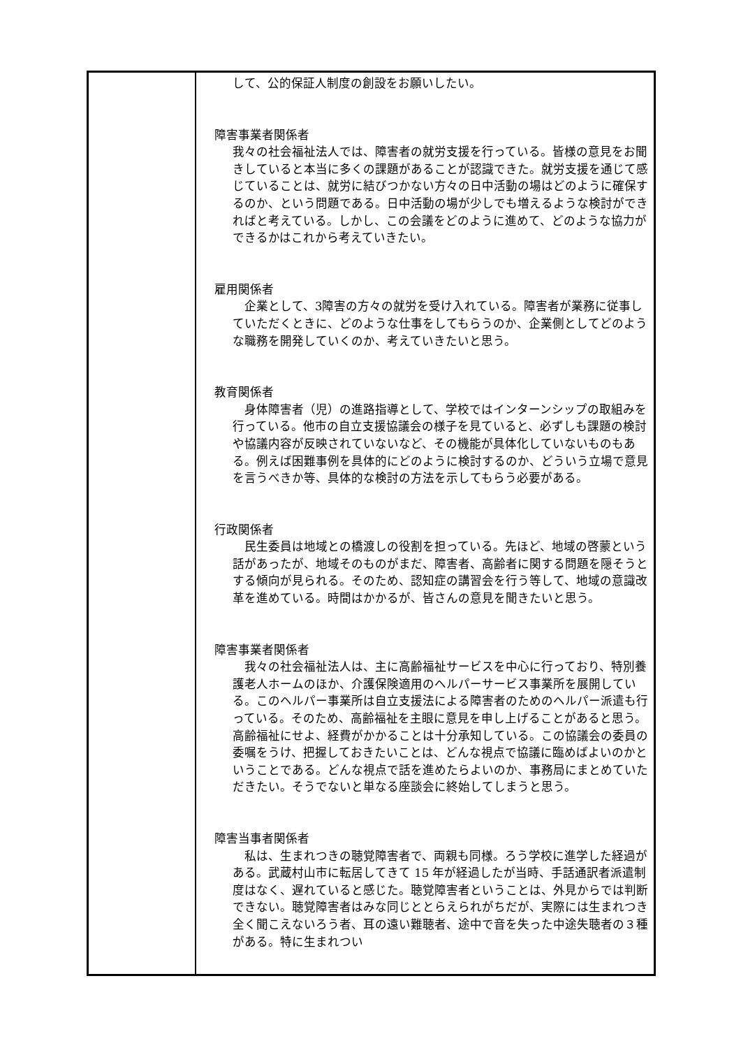| | して、公的保証人制度の創設をお願いしたい。 障害事業者関係者 我々の社会福祉法人では、障害者の就労支援を行っている。皆様の意見をお聞きしていると本当に多くの課題があることが認識できた。就労支援を通じて感じていることは、就労に結びつかない方々の日中活動の場はどのように確保するのか、という問題である。日中活動の場が少しでも増えるような検討ができればと考えている。しかし、この会議をどのように進めて、どのような協力ができるかはこれから考えていきたい。 雇用関係者 企業として、3障害の方々の就労を受け入れている。障害者が業務に従事していただくときに、どのような仕事をしてもらうのか、企業側としてどのような職務を開発していくのか、考えていきたいと思う。 教育関係者 身体障害者（児）の進路指導として、学校ではインターンシップの取組みを行っている。他市の自立支援協議会の様子を見ていると、必ずしも課題の検討や協議内容が反映されていないなど、その機能が具体化していないものもある。例えば困難事例を具体的にどのように検討するのか、どういう立場で意見を言うべきか等、具体的な検討の方法を示してもらう必要がある。 行政関係者 民生委員は地域との橋渡しの役割を担っている。先ほど、地域の啓蒙という話があったが、地域そのものがまだ、障害者、高齢者に関する問題を隠そうとする傾向が見られる。そのため、認知症の講習会を行う等して、地域の意識改革を進めている。時間はかかるが、皆さんの意見を聞きたいと思う。 障害事業者関係者 我々の社会福祉法人は、主に高齢福祉サービスを中心に行っており、特別養護老人ホームのほか、介護保険適用のヘルパーサービス事業所を展開している。このヘルパー事業所は自立支援法による障害者のためのヘルパー派遣も行っている。そのため、高齢福祉を主眼に意見を申し上げることがあると思う。高齢福祉にせよ、経費がかかることは十分承知している。この協議会の委員の委嘱をうけ、把握しておきたいことは、どんな視点で協議に臨めばよいのかということである。どんな視点で話を進めたらよいのか、事務局にまとめていただきたい。そうでないと単なる座談会に終始してしまうと思う。 障害当事者関係者 私は、生まれつきの聴覚障害者で、両親も同様。ろう学校に進学した経過がある。武蔵村山市に転居してきて 15 年が経過したが当時、手話通訳者派遣制度はなく、遅れていると感じた。聴覚障害者ということは、外見からでは判断できない。聴覚障害者はみな同じととらえられがちだが、実際には生まれつき全く聞こえないろう者、耳の遠い難聴者、途中で音を失った中途失聴者の３種がある。特に生まれつい |